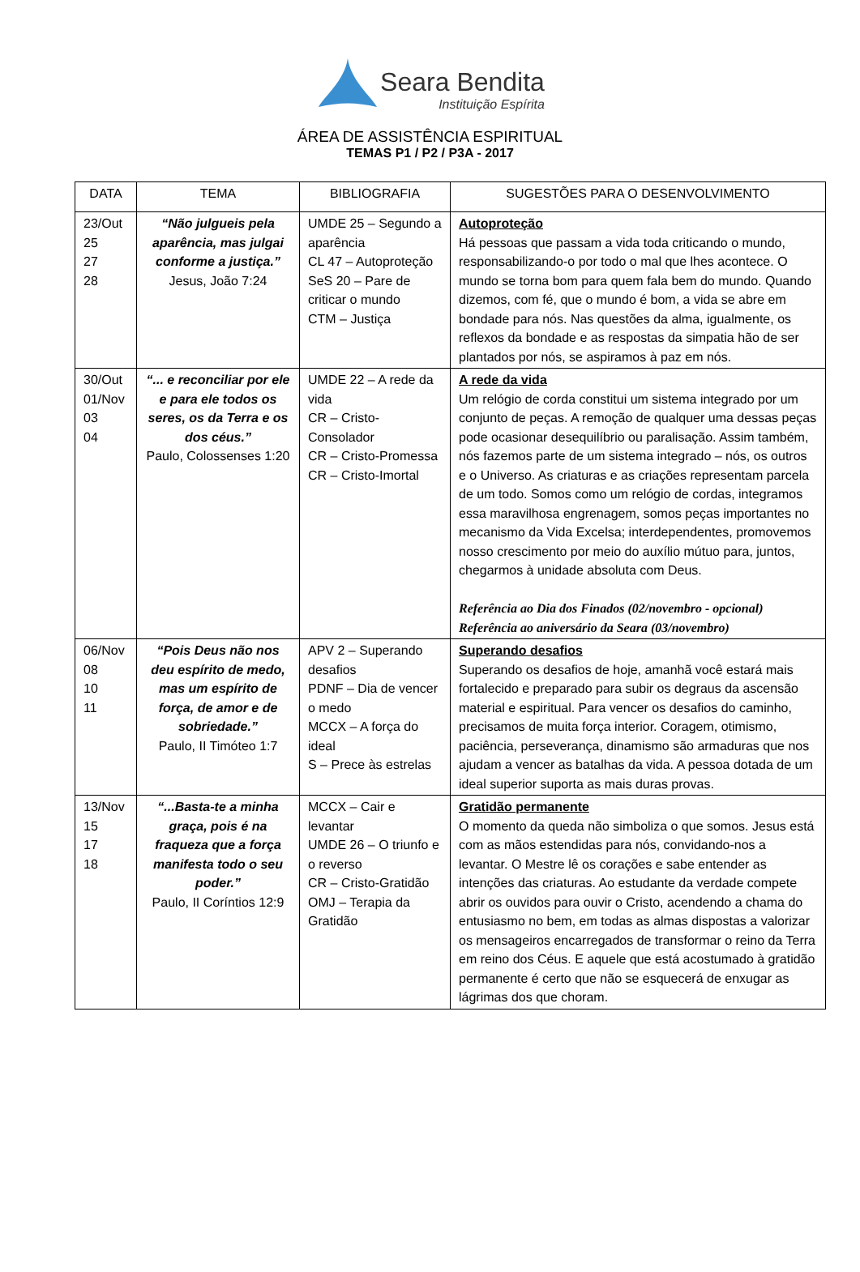Seara Bendita
Instituição Espírita
ÁREA DE ASSISTÊNCIA ESPIRITUAL
TEMAS P1 / P2 / P3A - 2017
| DATA | TEMA | BIBLIOGRAFIA | SUGESTÕES PARA O DESENVOLVIMENTO |
| --- | --- | --- | --- |
| 23/Out 25 27 28 | “Não julgueis pela aparência, mas julgai conforme a justiça.” Jesus, João 7:24 | UMDE 25 – Segundo a aparência CL 47 – Autoproteção SeS 20 – Pare de criticar o mundo CTM – Justiça | Autoproteção Há pessoas que passam a vida toda criticando o mundo, responsabilizando-o por todo o mal que lhes acontece. O mundo se torna bom para quem fala bem do mundo. Quando dizemos, com fé, que o mundo é bom, a vida se abre em bondade para nós. Nas questões da alma, igualmente, os reflexos da bondade e as respostas da simpatia hão de ser plantados por nós, se aspiramos à paz em nós. |
| 30/Out 01/Nov 03 04 | “... e reconciliar por ele e para ele todos os seres, os da Terra e os dos céus.” Paulo, Colossenses 1:20 | UMDE 22 – A rede da vida CR – Cristo-Consolador CR – Cristo-Promessa CR – Cristo-Imortal | A rede da vida Um relógio de corda constitui um sistema integrado por um conjunto de peças. A remoção de qualquer uma dessas peças pode ocasionar desequilíbrio ou paralisação. Assim também, nós fazemos parte de um sistema integrado – nós, os outros e o Universo. As criaturas e as criações representam parcela de um todo. Somos como um relógio de cordas, integramos essa maravilhosa engrenagem, somos peças importantes no mecanismo da Vida Excelsa; interdependentes, promovemos nosso crescimento por meio do auxílio mútuo para, juntos, chegarmos à unidade absoluta com Deus. Referência ao Dia dos Finados (02/novembro - opcional) Referência ao aniversário da Seara (03/novembro) |
| 06/Nov 08 10 11 | “Pois Deus não nos deu espírito de medo, mas um espírito de força, de amor e de sobriedade.” Paulo, II Timóteo 1:7 | APV 2 – Superando desafios PDNF – Dia de vencer o medo MCCX – A força do ideal S – Prece às estrelas | Superando desafios Superando os desafios de hoje, amanhã você estará mais fortalecido e preparado para subir os degraus da ascensão material e espiritual. Para vencer os desafios do caminho, precisamos de muita força interior. Coragem, otimismo, paciência, perseverança, dinamismo são armaduras que nos ajudam a vencer as batalhas da vida. A pessoa dotada de um ideal superior suporta as mais duras provas. |
| 13/Nov 15 17 18 | “...Basta-te a minha graça, pois é na fraqueza que a força manifesta todo o seu poder.” Paulo, II Coríntios 12:9 | MCCX – Cair e levantar UMDE 26 – O triunfo e o reverso CR – Cristo-Gratidão OMJ – Terapia da Gratidão | Gratidão permanente O momento da queda não simboliza o que somos. Jesus está com as mãos estendidas para nós, convidando-nos a levantar. O Mestre lê os corações e sabe entender as intenções das criaturas. Ao estudante da verdade compete abrir os ouvidos para ouvir o Cristo, acendendo a chama do entusiasmo no bem, em todas as almas dispostas a valorizar os mensageiros encarregados de transformar o reino da Terra em reino dos Céus. E aquele que está acostumado à gratidão permanente é certo que não se esquecerá de enxugar as lágrimas dos que choram. |